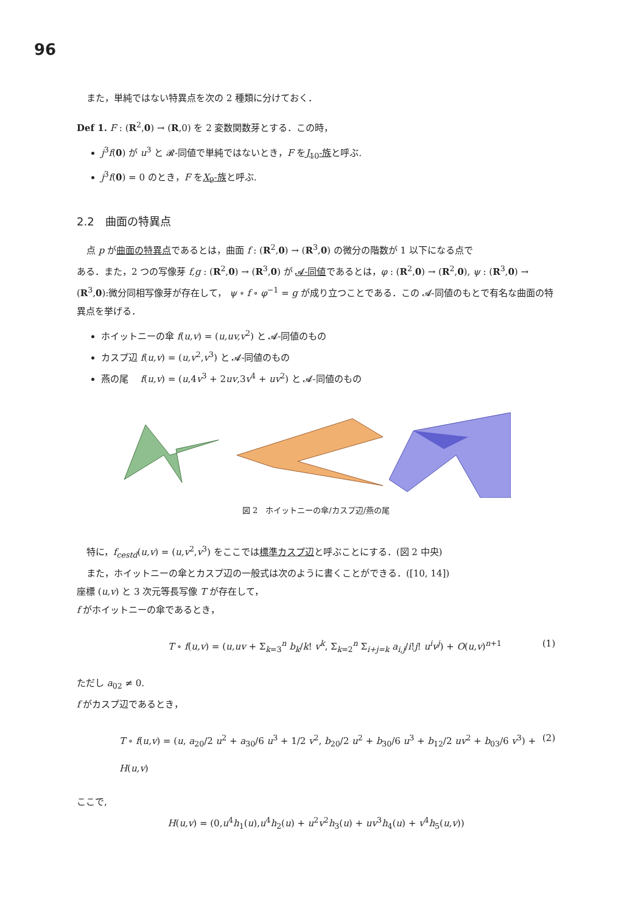96
また，単純ではない特異点を次の 2 種類に分けておく．
Def 1. F : (R<sup>2</sup>,0) → (R,0) を 2 変数関数芽とする．この時，
j<sup>3</sup>f(0) が u<sup>3</sup> と 𝓡-同値で単純ではないとき，F をJ<sub>10</sub>-族と呼ぶ.
j<sup>3</sup>f(0) = 0 のとき，F をX<sub>9</sub>-族と呼ぶ.
2.2　曲面の特異点
点 p が曲面の特異点であるとは，曲面 f : (R<sup>2</sup>,0) → (R<sup>3</sup>,0) の微分の階数が 1 以下になる点で
ある．また，2 つの写像芽 f,g : (R<sup>2</sup>,0) → (R<sup>3</sup>,0) が 𝓐-同値であるとは，φ : (R<sup>2</sup>,0) → (R<sup>2</sup>,0), ψ : (R<sup>3</sup>,0) → (R<sup>3</sup>,0):微分同相写像芽が存在して， ψ ∘ f ∘ φ<sup>−1</sup> = g が成り立つことである．この 𝓐-同値のもとで有名な曲面の特異点を挙げる．
ホイットニーの傘 f(u,v) = (u,uv,v<sup>2</sup>) と 𝓐-同値のもの
カスプ辺 f(u,v) = (u,v<sup>2</sup>,v<sup>3</sup>) と 𝓐-同値のもの
燕の尾　 f(u,v) = (u,4v<sup>3</sup> + 2uv,3v<sup>4</sup> + uv<sup>2</sup>) と 𝓐-同値のもの
図 2　ホイットニーの傘/カスプ辺/燕の尾
特に，f<sub>cestd</sub>(u,v) = (u,v<sup>2</sup>,v<sup>3</sup>) をここでは標準カスプ辺と呼ぶことにする．(図 2 中央)
また，ホイットニーの傘とカスプ辺の一般式は次のように書くことができる．([10, 14])
座標 (u,v) と 3 次元等長写像 T が存在して，
f がホイットニーの傘であるとき，
T ∘ f(u,v) = (u,uv + Σ<sub>k=3</sub><sup>n</sup> b<sub>k</sub>/k! v<sup>k</sup>, Σ<sub>k=2</sub><sup>n</sup> Σ<sub>i+j=k</sub> a<sub>i,j</sub>/i!j! u<sup>i</sup>v<sup>j</sup>) + O(u,v)<sup>n+1</sup> (1)
ただし a<sub>02</sub> ≠ 0.
f がカスプ辺であるとき，
T ∘ f(u,v) = (u, a<sub>20</sub>/2 u<sup>2</sup> + a<sub>30</sub>/6 u<sup>3</sup> + 1/2 v<sup>2</sup>, b<sub>20</sub>/2 u<sup>2</sup> + b<sub>30</sub>/6 u<sup>3</sup> + b<sub>12</sub>/2 uv<sup>2</sup> + b<sub>03</sub>/6 v<sup>3</sup>) + H(u,v) (2)
ここで,
H(u,v) = (0,u<sup>4</sup>h<sub>1</sub>(u),u<sup>4</sup>h<sub>2</sub>(u) + u<sup>2</sup>v<sup>2</sup>h<sub>3</sub>(u) + uv<sup>3</sup>h<sub>4</sub>(u) + v<sup>4</sup>h<sub>5</sub>(u,v))